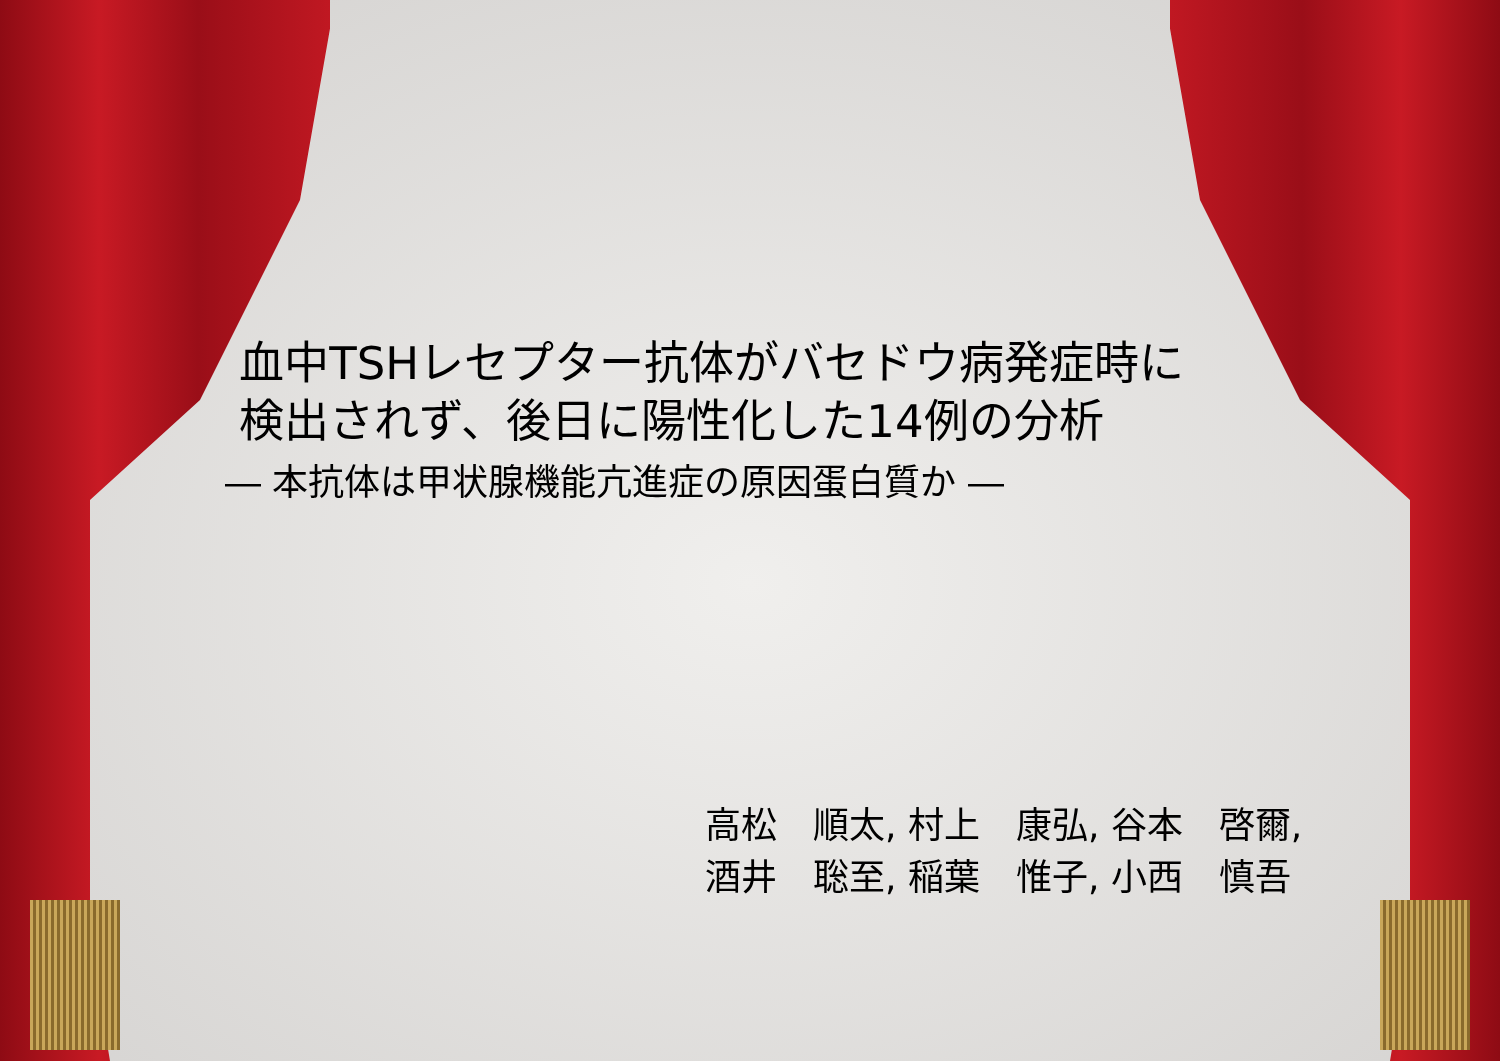血中TSHレセプター抗体がバセドウ病発症時に
検出されず、後日に陽性化した14例の分析
― 本抗体は甲状腺機能亢進症の原因蛋白質か ―
高松　順太, 村上　康弘, 谷本　啓爾, 酒井　聡至, 稲葉　惟子, 小西　慎吾